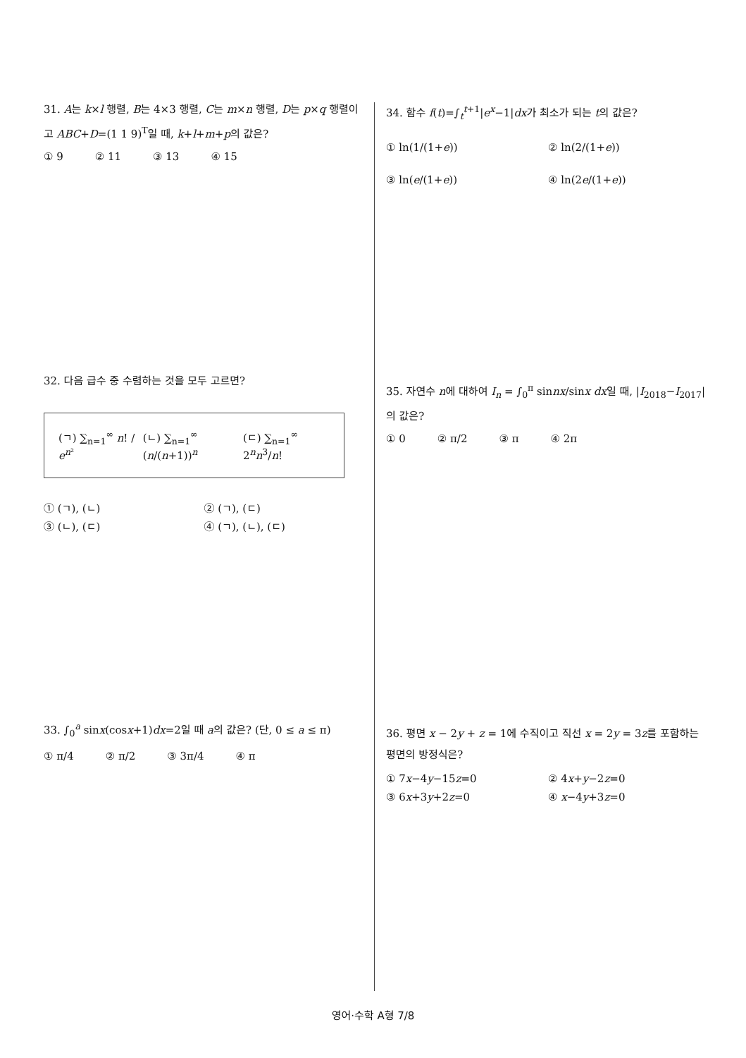31. A는 k×l 행렬, B는 4×3 행렬, C는 m×n 행렬, D는 p×q 행렬이고 ABC+D=(1 1 9)<sup>T</sup>일 때, k+l+m+p의 값은?
① 9 ② 11 ③ 13 ④ 15
32. 다음 급수 중 수렴하는 것을 모두 고르면?
(ㄱ) ∑<sub>n=1</sub><sup>∞</sup> n! / e<sup>n²</sup> (ㄴ) ∑<sub>n=1</sub><sup>∞</sup> (n/(n+1))<sup>n</sup> (ㄷ) ∑<sub>n=1</sub><sup>∞</sup> 2<sup>n</sup>n<sup>3</sup>/n!
① (ㄱ), (ㄴ) ② (ㄱ), (ㄷ) ③ (ㄴ), (ㄷ) ④ (ㄱ), (ㄴ), (ㄷ)
33. ∫<sub>0</sub><sup>a</sup> sinx(cosx+1)dx=2일 때 a의 값은? (단, 0 ≤ a ≤ π)
① π/4 ② π/2 ③ 3π/4 ④ π
34. 함수 f(t)=∫<sub>t</sub><sup>t+1</sup>|e<sup>x</sup>−1|dx가 최소가 되는 t의 값은?
① ln(1/(1+e)) ② ln(2/(1+e)) ③ ln(e/(1+e)) ④ ln(2e/(1+e))
35. 자연수 n에 대하여 I<sub>n</sub> = ∫<sub>0</sub><sup>π</sup> sinnx/sinx dx일 때, |I<sub>2018</sub>−I<sub>2017</sub>|의 값은?
① 0 ② π/2 ③ π ④ 2π
36. 평면 x − 2y + z = 1에 수직이고 직선 x = 2y = 3z를 포함하는 평면의 방정식은?
① 7x−4y−15z=0 ② 4x+y−2z=0 ③ 6x+3y+2z=0 ④ x−4y+3z=0
영어·수학 A형 7/8